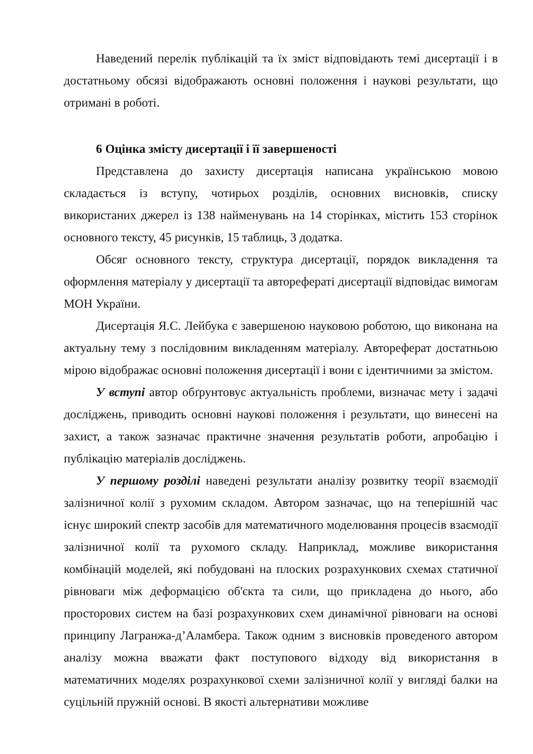Наведений перелік публікацій та їх зміст відповідають темі дисертації і в достатньому обсязі відображають основні положення і наукові результати, що отримані в роботі.
6 Оцінка змісту дисертації і її завершеності
Представлена до захисту дисертація написана українською мовою складається із вступу, чотирьох розділів, основних висновків, списку використаних джерел із 138 найменувань на 14 сторінках, містить 153 сторінок основного тексту, 45 рисунків, 15 таблиць, 3 додатка.
Обсяг основного тексту, структура дисертації, порядок викладення та оформлення матеріалу у дисертації та авторефераті дисертації відповідає вимогам МОН України.
Дисертація Я.С. Лейбука є завершеною науковою роботою, що виконана на актуальну тему з послідовним викладенням матеріалу. Автореферат достатньою мірою відображає основні положення дисертації і вони є ідентичними за змістом.
У вступі автор обґрунтовує актуальність проблеми, визначає мету і задачі досліджень, приводить основні наукові положення і результати, що винесені на захист, а також зазначає практичне значення результатів роботи, апробацію і публікацію матеріалів досліджень.
У першому розділі наведені результати аналізу розвитку теорії взаємодії залізничної колії з рухомим складом. Автором зазначає, що на теперішній час існує широкий спектр засобів для математичного моделювання процесів взаємодії залізничної колії та рухомого складу. Наприклад, можливе використання комбінацій моделей, які побудовані на плоских розрахункових схемах статичної рівноваги між деформацією об'єкта та сили, що прикладена до нього, або просторових систем на базі розрахункових схем динамічної рівноваги на основі принципу Лагранжа-д’Аламбера. Також одним з висновків проведеного автором аналізу можна вважати факт поступового відходу від використання в математичних моделях розрахункової схеми залізничної колії у вигляді балки на суцільній пружній основі. В якості альтернативи можливе